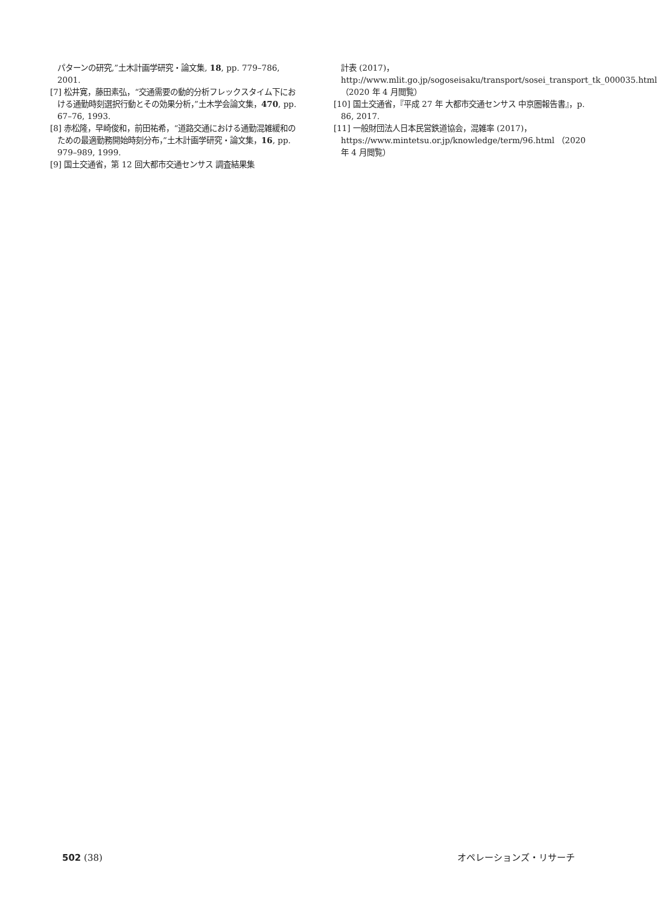パターンの研究,”土木計画学研究・論文集, 18, pp. 779–786, 2001.
[7] 松井寛，藤田素弘，“交通需要の動的分析フレックスタイム下における通勤時刻選択行動とその効果分析，”土木学会論文集，470, pp. 67–76, 1993.
[8] 赤松隆，早崎俊和，前田祐希，“道路交通における通勤混雑緩和のための最適勤務開始時刻分布，”土木計画学研究・論文集，16, pp. 979–989, 1999.
[9] 国土交通省，第 12 回大都市交通センサス 調査結果集
計表 (2017)，http://www.mlit.go.jp/sogoseisaku/transport/sosei_transport_tk_000035.html （2020 年 4 月閲覧）
[10] 国土交通省，『平成 27 年 大都市交通センサス 中京圏報告書』，p. 86, 2017.
[11] 一般財団法人日本民営鉄道協会，混雑率 (2017)，https://www.mintetsu.or.jp/knowledge/term/96.html （2020 年 4 月閲覧）
502 (38) オペレーションズ・リサーチ